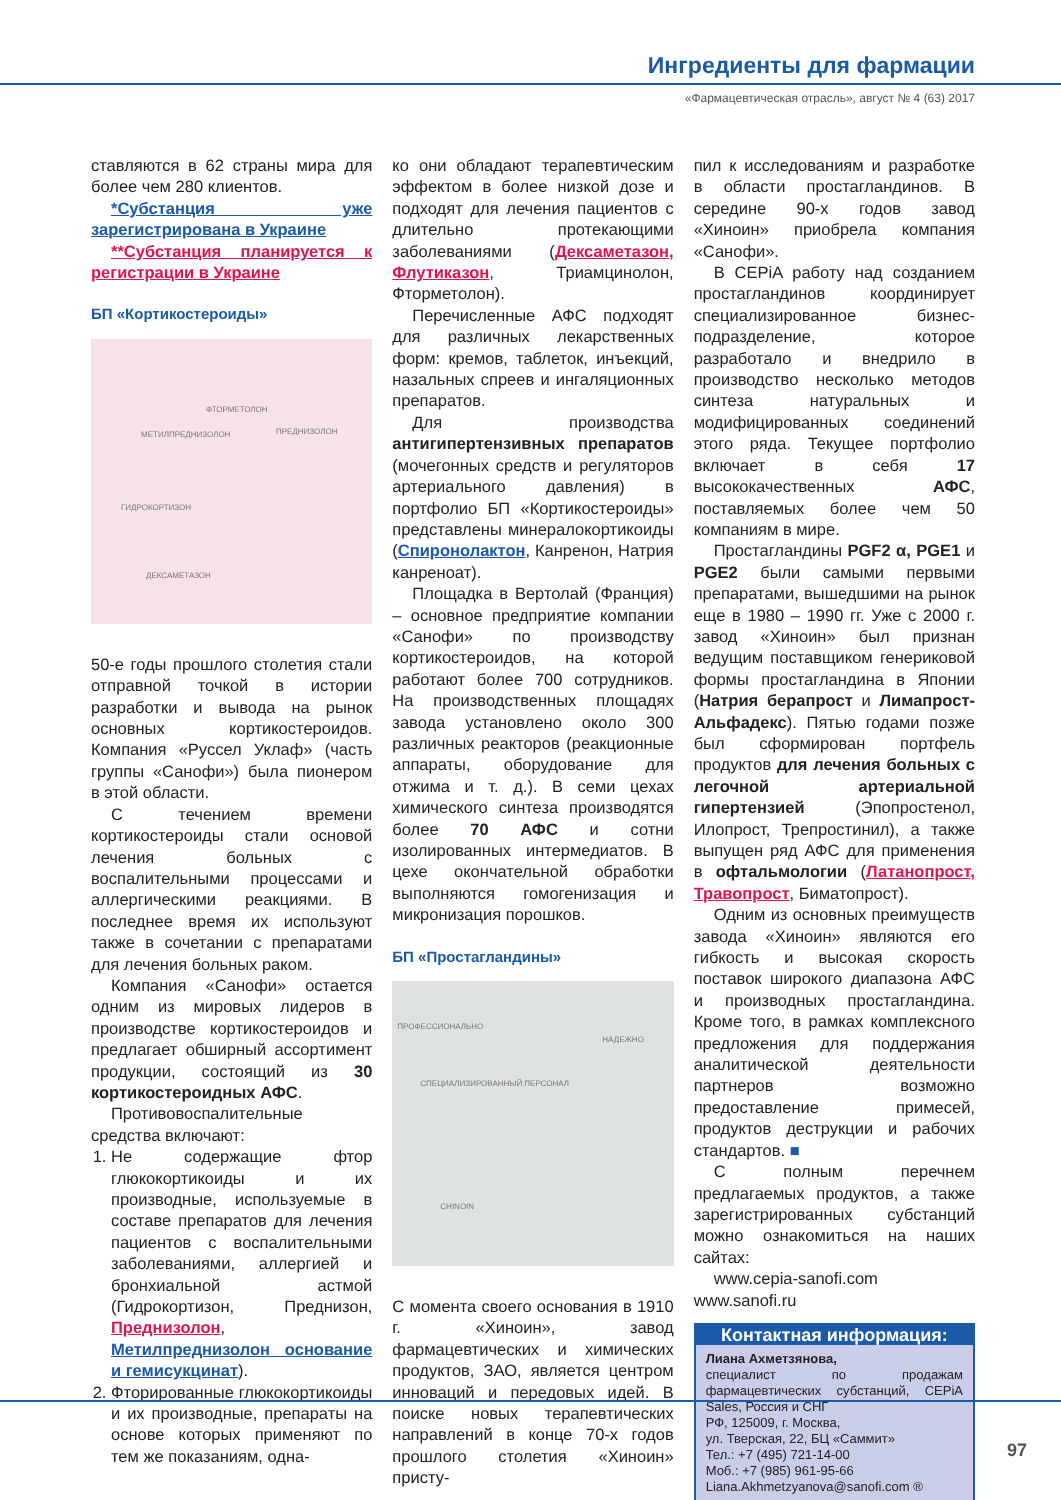Ингредиенты для фармации
«Фармацевтическая отрасль», август № 4 (63) 2017
ставляются в 62 страны мира для более чем 280 клиентов.
*Субстанция уже зарегистрирована в Украине
**Субстанция планируется к регистрации в Украине
БП «Кортикостероиды»
ФТОРМЕТОЛОН
МЕТИЛПРЕДНИЗОЛОН ПРЕДНИЗОЛОН
ГИДРОКОРТИЗОН
ДЕКСАМЕТАЗОН
50-е годы прошлого столетия стали отправной точкой в истории разработки и вывода на рынок основных кортикостероидов. Компания «Руссел Уклаф» (часть группы «Санофи») была пионером в этой области.
С течением времени кортикостероиды стали основой лечения больных с воспалительными процессами и аллергическими реакциями. В последнее время их используют также в сочетании с препаратами для лечения больных раком.
Компания «Санофи» остается одним из мировых лидеров в производстве кортикостероидов и предлагает обширный ассортимент продукции, состоящий из 30 кортикостероидных АФС.
Противовоспалительные средства включают:
1. Не содержащие фтор глюкокортикоиды и их производные, используемые в составе препаратов для лечения пациентов с воспалительными заболеваниями, аллергией и бронхиальной астмой (Гидрокортизон, Преднизон, Преднизолон, Метилпреднизолон основание и гемисукцинат).
2. Фторированные глюкокортикоиды и их производные, препараты на основе которых применяют по тем же показаниям, одна-
ко они обладают терапевтическим эффектом в более низкой дозе и подходят для лечения пациентов с длительно протекающими заболеваниями (Дексаметазон, Флутиказон, Триамцинолон, Фторметолон).
Перечисленные АФС подходят для различных лекарственных форм: кремов, таблеток, инъекций, назальных спреев и ингаляционных препаратов.
Для производства антигипертензивных препаратов (мочегонных средств и регуляторов артериального давления) в портфолио БП «Кортикостероиды» представлены минералокортикоиды (Спиронолактон, Канренон, Натрия канреноат).
Площадка в Вертолай (Франция) – основное предприятие компании «Санофи» по производству кортикостероидов, на которой работают более 700 сотрудников. На производственных площадях завода установлено около 300 различных реакторов (реакционные аппараты, оборудование для отжима и т. д.). В семи цехах химического синтеза производятся более 70 АФС и сотни изолированных интермедиатов. В цехе окончательной обработки выполняются гомогенизация и микронизация порошков.
БП «Простагландины»
ПРОФЕССИОНАЛЬНО
НАДЕЖНО
СПЕЦИАЛИЗИРОВАННЫЙ ПЕРСОНАЛ
CHINOIN
С момента своего основания в 1910 г. «Хиноин», завод фармацевтических и химических продуктов, ЗАО, является центром инноваций и передовых идей. В поиске новых терапевтических направлений в конце 70-х годов прошлого столетия «Хиноин» присту-
пил к исследованиям и разработке в области простагландинов. В середине 90-х годов завод «Хиноин» приобрела компания «Санофи».
В CEPiA работу над созданием простагландинов координирует специализированное бизнес-подразделение, которое разработало и внедрило в производство несколько методов синтеза натуральных и модифицированных соединений этого ряда. Текущее портфолио включает в себя 17 высококачественных АФС, поставляемых более чем 50 компаниям в мире.
Простагландины PGF2 α, PGE1 и PGE2 были самыми первыми препаратами, вышедшими на рынок еще в 1980 – 1990 гг. Уже с 2000 г. завод «Хиноин» был признан ведущим поставщиком генериковой формы простагландина в Японии (Натрия берапрост и Лимапрост-Альфадекс). Пятью годами позже был сформирован портфель продуктов для лечения больных с легочной артериальной гипертензией (Эпопростенол, Илопрост, Трепростинил), а также выпущен ряд АФС для применения в офтальмологии (Латанопрост, Травопрост, Биматопрост).
Одним из основных преимуществ завода «Хиноин» являются его гибкость и высокая скорость поставок широкого диапазона АФС и производных простагландина. Кроме того, в рамках комплексного предложения для поддержания аналитической деятельности партнеров возможно предоставление примесей, продуктов деструкции и рабочих стандартов. ■
С полным перечнем предлагаемых продуктов, а также зарегистрированных субстанций можно ознакомиться на наших сайтах:
www.cepia-sanofi.com
www.sanofi.ru
Контактная информация:
Лиана Ахметзянова,
специалист по продажам фармацевтических субстанций, CEPiA Sales, Россия и СНГ
РФ, 125009, г. Москва,
ул. Тверская, 22, БЦ «Саммит»
Тел.: +7 (495) 721-14-00
Моб.: +7 (985) 961-95-66
Liana.Akhmetzyanova@sanofi.com ®
97